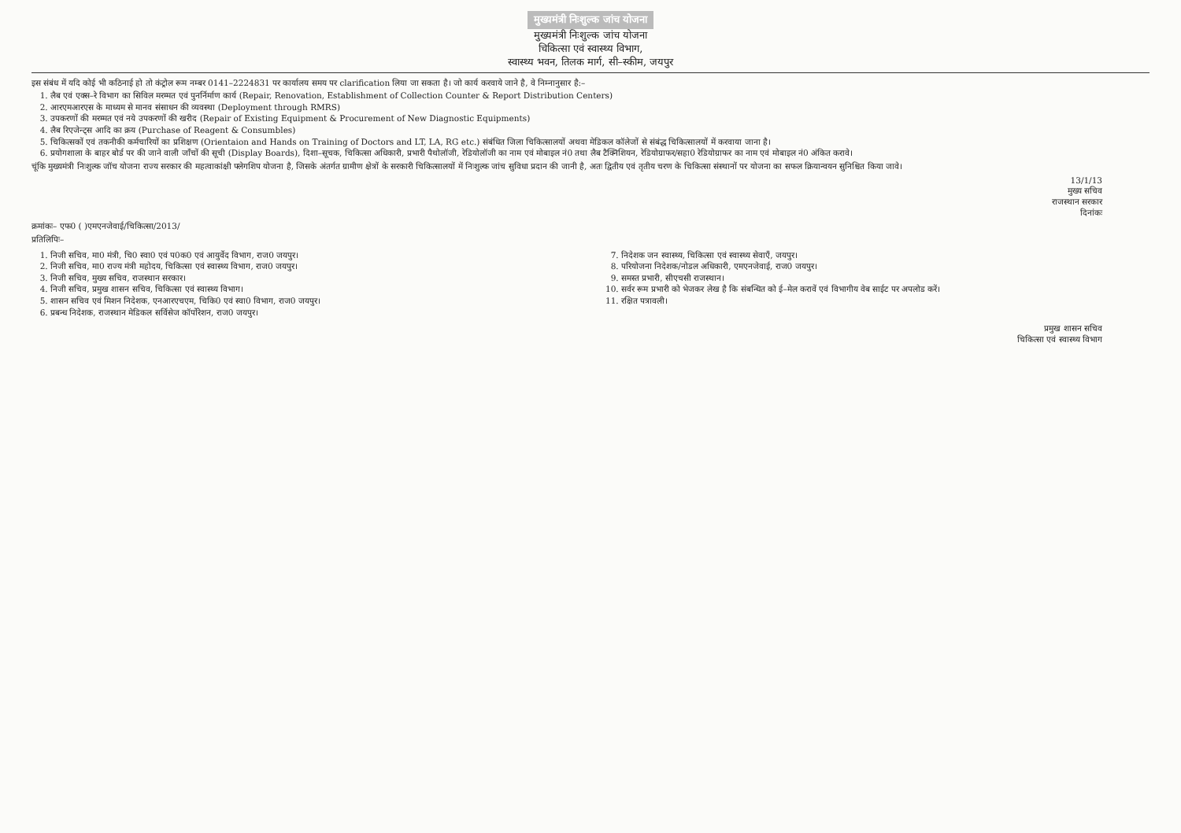मुख्यमंत्री निःशुल्क जांच योजना
मुख्यमंत्री निःशुल्क जांच योजना
चिकित्सा एवं स्वास्थ्य विभाग,
स्वास्थ्य भवन, तिलक मार्ग, सी–स्कीम, जयपुर
इस संबंध में यदि कोई भी कठिनाई हो तो कंट्रोल रूम नम्बर 0141–2224831 पर कार्यालय समय पर clarification लिया जा सकता है। जो कार्य करवाये जाने है, वे निम्नानुसार है:–
1. लैब एवं एक्स–रे विभाग का सिविल मरम्मत एवं पुनर्निर्माण कार्य (Repair, Renovation, Establishment of Collection Counter & Report Distribution Centers)
2. आरएमआरएस के माध्यम से मानव संसाधन की व्यवस्था (Deployment through RMRS)
3. उपकरणों की मरम्मत एवं नये उपकरणों की खरीद (Repair of Existing Equipment & Procurement of New Diagnostic Equipments)
4. लैब रिएजेन्ट्स आदि का क्रय (Purchase of Reagent & Consumbles)
5. चिकित्सकों एवं तकनीकी कर्मचारियों का प्रशिक्षण (Orientaion and Hands on Training of Doctors and LT, LA, RG etc.) संबंधित जिला चिकित्सालयों अथवा मेडिकल कॉलेजों से संबंद्ध चिकित्सालयों में करवाया जाना है।
6. प्रयोगशाला के बाहर बोर्ड पर की जाने वाली जाँचों की सूची (Display Boards), दिशा–सूचक, चिकित्सा अधिकारी, प्रभारी पैथोलॉजी, रेडियोलॉजी का नाम एवं मोबाइल नं0 तथा लैब टैक्निशियन, रेडियोग्राफर/सहा0 रेडियोग्राफर का नाम एवं मोबाइल नं0 अंकित करावे।
चूंकि मुख्यमंत्री निःशुल्क जॉच योजना राज्य सरकार की महत्वाकांक्षी फ्लेगशिप योजना है, जिसके अंतर्गत ग्रामीण क्षेत्रों के सरकारी चिकित्सालयों में निःशुल्क जांच सुविधा प्रदान की जानी है, अतः द्वितीय एवं तृतीय चरण के चिकित्सा संस्थानों पर योजना का सफल क्रियान्वयन सुनिश्चित किया जावे।
13/1/13
मुख्य सचिव
राजस्थान सरकार
दिनांकः
क्रमांकः– एफ0 ( )एमएनजेवाई/चिकित्सा/2013/
प्रतिलिपिः–
1. निजी सचिव, मा0 मंत्री, चि0 स्वा0 एवं प0क0 एवं आयुर्वेद विभाग, राज0 जयपुर।
2. निजी सचिव, मा0 राज्य मंत्री महोदय, चिकित्सा एवं स्वास्थ्य विभाग, राज0 जयपुर।
3. निजी सचिव, मुख्य सचिव, राजस्थान सरकार।
4. निजी सचिव, प्रमुख शासन सचिव, चिकित्सा एवं स्वास्थ्य विभाग।
5. शासन सचिव एवं मिशन निदेशक, एनआरएचएम, चिकि0 एवं स्वा0 विभाग, राज0 जयपुर।
6. प्रबन्ध निदेशक, राजस्थान मेडिकल सर्विसेज कॉर्पोरेशन, राज0 जयपुर।
7. निदेशक जन स्वास्थ्य, चिकित्सा एवं स्वास्थ्य सेवाएँ, जयपुर।
8. परियोजना निदेशक/नोडल अधिकारी, एमएनजेवाई, राज0 जयपुर।
9. समस्त प्रभारी, सीएचसी राजस्थान।
10. सर्वर रूम प्रभारी को भेजकर लेख है कि संबन्धित को ई–मेल करावें एवं विभागीय वेब साईट पर अपलोड करें।
11. रक्षित पत्रावली।
प्रमुख शासन सचिव
चिकित्सा एवं स्वास्थ्य विभाग